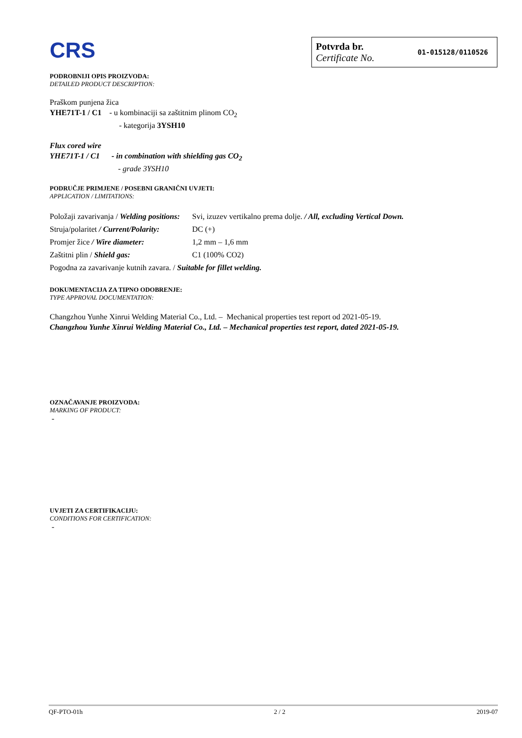CRS
Potvrda br.
Certificate No.
01-015128/0110526
PODROBNIJI OPIS PROIZVODA:
DETAILED PRODUCT DESCRIPTION:
Praškom punjena žica
YHE71T-1 / C1 - u kombinaciji sa zaštitnim plinom CO<sub>2</sub>
- kategorija 3YSH10
Flux cored wire
YHE71T-1 / C1 - in combination with shielding gas CO<sub>2</sub>
- grade 3YSH10
PODRUČJE PRIMJENE / POSEBNI GRANIČNI UVJETI:
APPLICATION / LIMITATIONS:
| Položaji zavarivanja / Welding positions: | Svi, izuzev vertikalno prema dolje. / All, excluding Vertical Down. |
| Struja/polaritet / Current/Polarity: | DC (+) |
| Promjer žice / Wire diameter: | 1,2 mm – 1,6 mm |
| Zaštitni plin / Shield gas: | C1 (100% CO2) |
| Pogodna za zavarivanje kutnih zavara. / Suitable for fillet welding. | |
DOKUMENTACIJA ZA TIPNO ODOBRENJE:
TYPE APPROVAL DOCUMENTATION:
Changzhou Yunhe Xinrui Welding Material Co., Ltd. – Mechanical properties test report od 2021-05-19.
Changzhou Yunhe Xinrui Welding Material Co., Ltd. – Mechanical properties test report, dated 2021-05-19.
OZNAČAVANJE PROIZVODA:
MARKING OF PRODUCT:
-
UVJETI ZA CERTIFIKACIJU:
CONDITIONS FOR CERTIFICATION:
-
QF-PTO-01h 2 / 2 2019-07